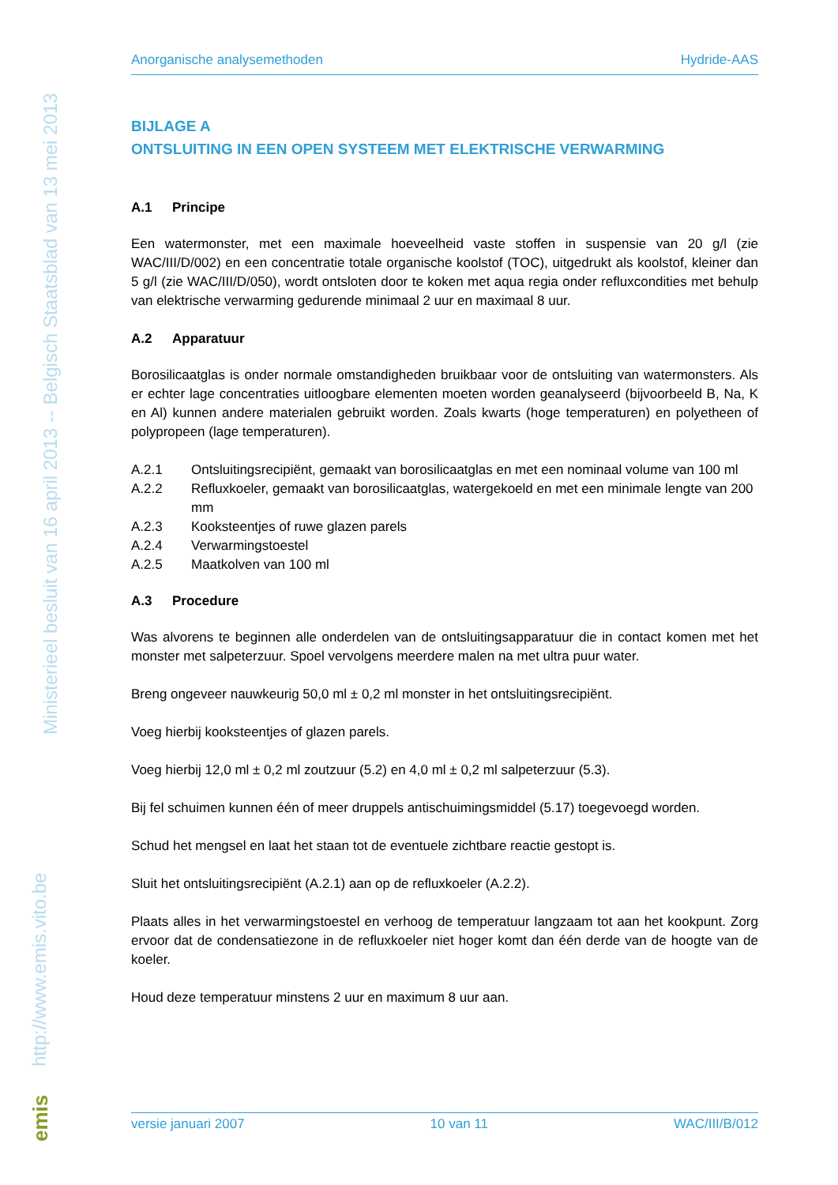Ministerieel besluit van 16 april 2013 -- Belgisch Staatsblad van 13 mei 2013
http://www.emis.vito.be
emis
Anorganische analysemethoden Hydride-AAS
BIJLAGE A
ONTSLUITING IN EEN OPEN SYSTEEM MET ELEKTRISCHE VERWARMING
A.1 Principe
Een watermonster, met een maximale hoeveelheid vaste stoffen in suspensie van 20 g/l (zie WAC/III/D/002) en een concentratie totale organische koolstof (TOC), uitgedrukt als koolstof, kleiner dan 5 g/l (zie WAC/III/D/050), wordt ontsloten door te koken met aqua regia onder refluxcondities met behulp van elektrische verwarming gedurende minimaal 2 uur en maximaal 8 uur.
A.2 Apparatuur
Borosilicaatglas is onder normale omstandigheden bruikbaar voor de ontsluiting van watermonsters. Als er echter lage concentraties uitloogbare elementen moeten worden geanalyseerd (bijvoorbeeld B, Na, K en Al) kunnen andere materialen gebruikt worden. Zoals kwarts (hoge temperaturen) en polyetheen of polypropeen (lage temperaturen).
A.2.1 Ontsluitingsrecipiënt, gemaakt van borosilicaatglas en met een nominaal volume van 100 ml
A.2.2 Refluxkoeler, gemaakt van borosilicaatglas, watergekoeld en met een minimale lengte van 200 mm
A.2.3 Kooksteentjes of ruwe glazen parels
A.2.4 Verwarmingstoestel
A.2.5 Maatkolven van 100 ml
A.3 Procedure
Was alvorens te beginnen alle onderdelen van de ontsluitingsapparatuur die in contact komen met het monster met salpeterzuur. Spoel vervolgens meerdere malen na met ultra puur water.
Breng ongeveer nauwkeurig 50,0 ml ± 0,2 ml monster in het ontsluitingsrecipiënt.
Voeg hierbij kooksteentjes of glazen parels.
Voeg hierbij 12,0 ml ± 0,2 ml zoutzuur (5.2) en 4,0 ml ± 0,2 ml salpeterzuur (5.3).
Bij fel schuimen kunnen één of meer druppels antischuimingsmiddel (5.17) toegevoegd worden.
Schud het mengsel en laat het staan tot de eventuele zichtbare reactie gestopt is.
Sluit het ontsluitingsrecipiënt (A.2.1) aan op de refluxkoeler (A.2.2).
Plaats alles in het verwarmingstoestel en verhoog de temperatuur langzaam tot aan het kookpunt. Zorg ervoor dat de condensatiezone in de refluxkoeler niet hoger komt dan één derde van de hoogte van de koeler.
Houd deze temperatuur minstens 2 uur en maximum 8 uur aan.
versie januari 2007 10 van 11 WAC/III/B/012